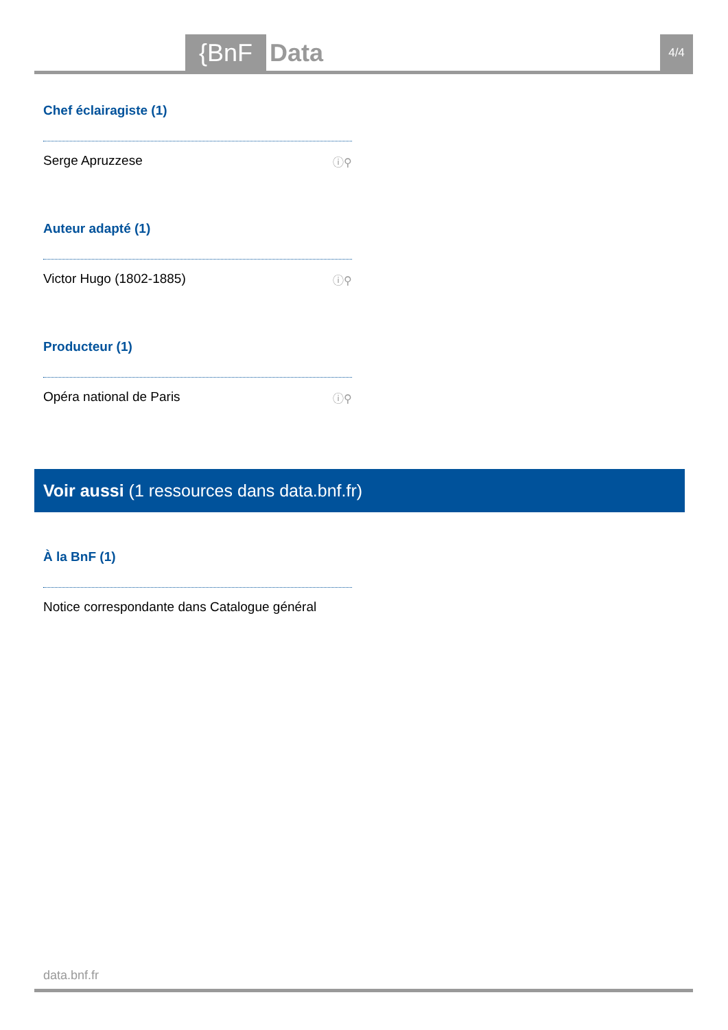{BnF Data 4/4
Chef éclairagiste (1)
Serge Apruzzese ⓘ⚲
Auteur adapté (1)
Victor Hugo (1802-1885) ⓘ⚲
Producteur (1)
Opéra national de Paris ⓘ⚲
Voir aussi (1 ressources dans data.bnf.fr)
À la BnF (1)
Notice correspondante dans Catalogue général
data.bnf.fr